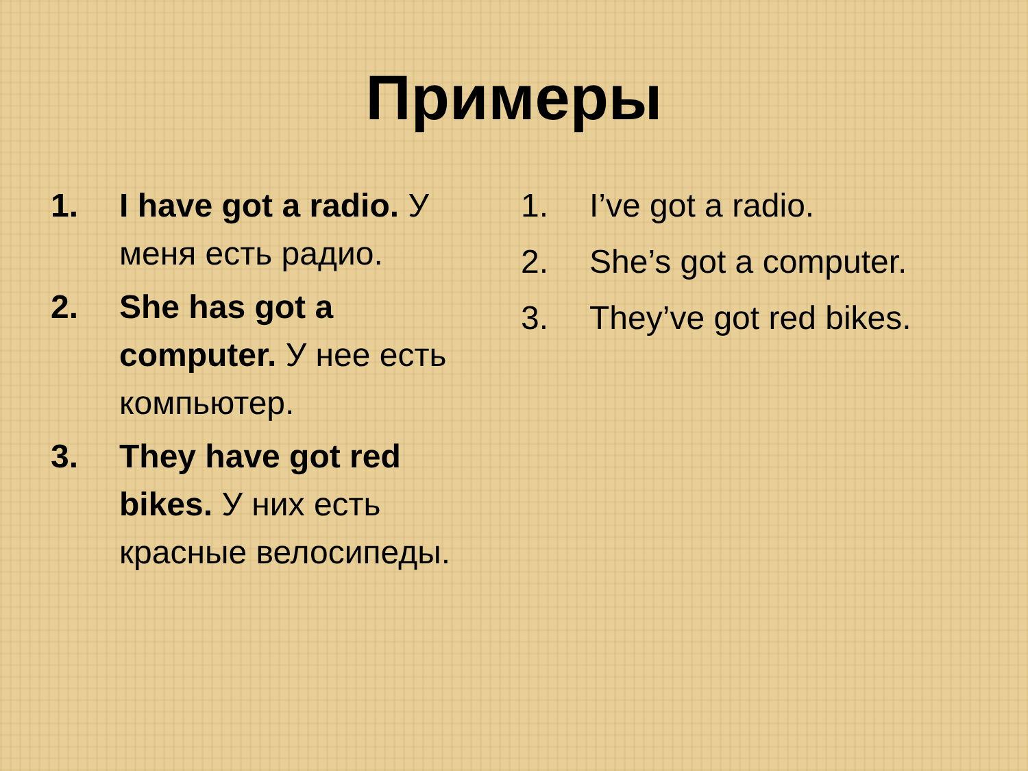Примеры
1. I have got a radio. У меня есть радио.
2. She has got a computer. У нее есть компьютер.
3. They have got red bikes. У них есть красные велосипеды.
1. I’ve got a radio.
2. She’s got a computer.
3. They’ve got red bikes.